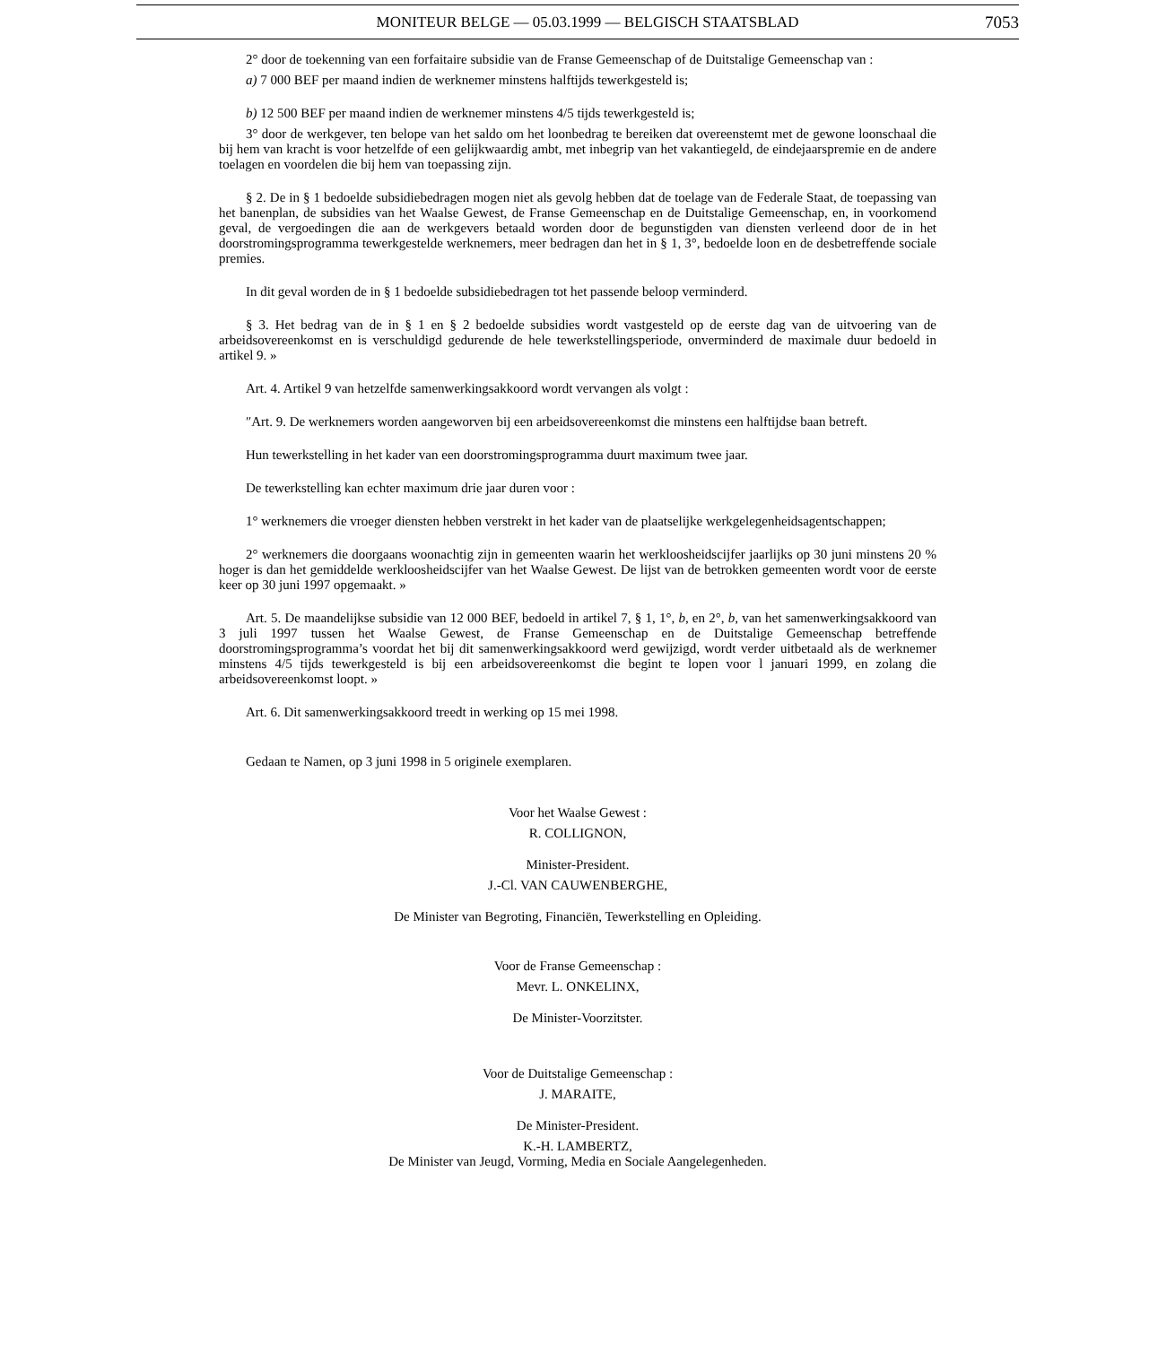MONITEUR BELGE — 05.03.1999 — BELGISCH STAATSBLAD 7053
2° door de toekenning van een forfaitaire subsidie van de Franse Gemeenschap of de Duitstalige Gemeenschap van :
a) 7 000 BEF per maand indien de werknemer minstens halftijds tewerkgesteld is;
b) 12 500 BEF per maand indien de werknemer minstens 4/5 tijds tewerkgesteld is;
3° door de werkgever, ten belope van het saldo om het loonbedrag te bereiken dat overeenstemt met de gewone loonschaal die bij hem van kracht is voor hetzelfde of een gelijkwaardig ambt, met inbegrip van het vakantiegeld, de eindejaarspremie en de andere toelagen en voordelen die bij hem van toepassing zijn.
§ 2. De in § 1 bedoelde subsidiebedragen mogen niet als gevolg hebben dat de toelage van de Federale Staat, de toepassing van het banenplan, de subsidies van het Waalse Gewest, de Franse Gemeenschap en de Duitstalige Gemeenschap, en, in voorkomend geval, de vergoedingen die aan de werkgevers betaald worden door de begunstigden van diensten verleend door de in het doorstromingsprogramma tewerkgestelde werknemers, meer bedragen dan het in § 1, 3°, bedoelde loon en de desbetreffende sociale premies.
In dit geval worden de in § 1 bedoelde subsidiebedragen tot het passende beloop verminderd.
§ 3. Het bedrag van de in § 1 en § 2 bedoelde subsidies wordt vastgesteld op de eerste dag van de uitvoering van de arbeidsovereenkomst en is verschuldigd gedurende de hele tewerkstellingsperiode, onverminderd de maximale duur bedoeld in artikel 9. »
Art. 4. Artikel 9 van hetzelfde samenwerkingsakkoord wordt vervangen als volgt :
″Art. 9. De werknemers worden aangeworven bij een arbeidsovereenkomst die minstens een halftijdse baan betreft.
Hun tewerkstelling in het kader van een doorstromingsprogramma duurt maximum twee jaar.
De tewerkstelling kan echter maximum drie jaar duren voor :
1° werknemers die vroeger diensten hebben verstrekt in het kader van de plaatselijke werkgelegenheidsagentschappen;
2° werknemers die doorgaans woonachtig zijn in gemeenten waarin het werkloosheidscijfer jaarlijks op 30 juni minstens 20 % hoger is dan het gemiddelde werkloosheidscijfer van het Waalse Gewest. De lijst van de betrokken gemeenten wordt voor de eerste keer op 30 juni 1997 opgemaakt. »
Art. 5. De maandelijkse subsidie van 12 000 BEF, bedoeld in artikel 7, § 1, 1°, b, en 2°, b, van het samenwerkingsakkoord van 3 juli 1997 tussen het Waalse Gewest, de Franse Gemeenschap en de Duitstalige Gemeenschap betreffende doorstromingsprogramma’s voordat het bij dit samenwerkingsakkoord werd gewijzigd, wordt verder uitbetaald als de werknemer minstens 4/5 tijds tewerkgesteld is bij een arbeidsovereenkomst die begint te lopen voor l januari 1999, en zolang die arbeidsovereenkomst loopt. »
Art. 6. Dit samenwerkingsakkoord treedt in werking op 15 mei 1998.
Gedaan te Namen, op 3 juni 1998 in 5 originele exemplaren.
Voor het Waalse Gewest :
R. COLLIGNON,
Minister-President.
J.-Cl. VAN CAUWENBERGHE,
De Minister van Begroting, Financiën, Tewerkstelling en Opleiding.
Voor de Franse Gemeenschap :
Mevr. L. ONKELINX,
De Minister-Voorzitster.
Voor de Duitstalige Gemeenschap :
J. MARAITE,
De Minister-President.
K.-H. LAMBERTZ,
De Minister van Jeugd, Vorming, Media en Sociale Aangelegenheden.